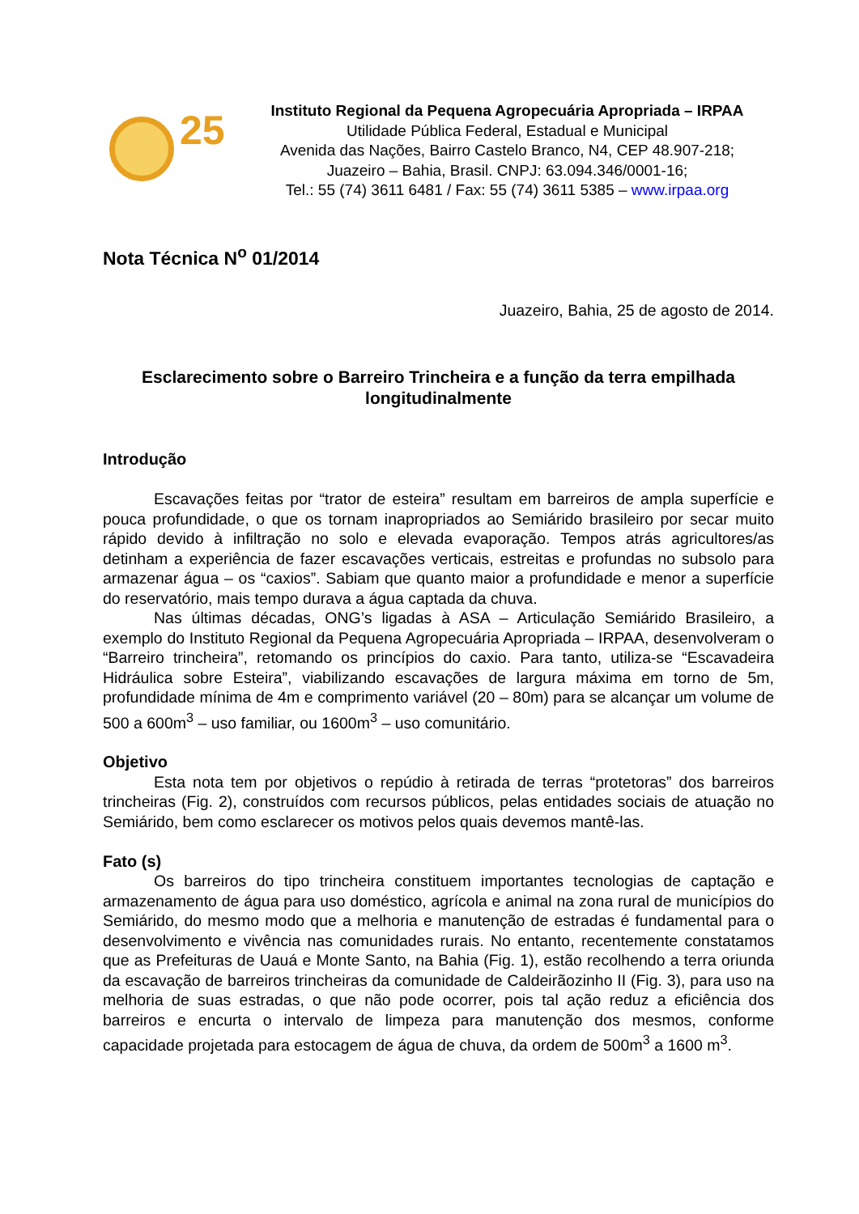25
Instituto Regional da Pequena Agropecuária Apropriada – IRPAA
Utilidade Pública Federal, Estadual e Municipal
Avenida das Nações, Bairro Castelo Branco, N4, CEP 48.907-218;
Juazeiro – Bahia, Brasil. CNPJ: 63.094.346/0001-16;
Tel.: 55 (74) 3611 6481 / Fax: 55 (74) 3611 5385 – www.irpaa.org
Nota Técnica N<sup>o</sup> 01/2014
Juazeiro, Bahia, 25 de agosto de 2014.
Esclarecimento sobre o Barreiro Trincheira e a função da terra empilhada longitudinalmente
Introdução
Escavações feitas por “trator de esteira” resultam em barreiros de ampla superfície e pouca profundidade, o que os tornam inapropriados ao Semiárido brasileiro por secar muito rápido devido à infiltração no solo e elevada evaporação. Tempos atrás agricultores/as detinham a experiência de fazer escavações verticais, estreitas e profundas no subsolo para armazenar água – os “caxios”. Sabiam que quanto maior a profundidade e menor a superfície do reservatório, mais tempo durava a água captada da chuva.
Nas últimas décadas, ONG’s ligadas à ASA – Articulação Semiárido Brasileiro, a exemplo do Instituto Regional da Pequena Agropecuária Apropriada – IRPAA, desenvolveram o “Barreiro trincheira”, retomando os princípios do caxio. Para tanto, utiliza-se “Escavadeira Hidráulica sobre Esteira”, viabilizando escavações de largura máxima em torno de 5m, profundidade mínima de 4m e comprimento variável (20 – 80m) para se alcançar um volume de 500 a 600m<sup>3</sup> – uso familiar, ou 1600m<sup>3</sup> – uso comunitário.
Objetivo
Esta nota tem por objetivos o repúdio à retirada de terras “protetoras” dos barreiros trincheiras (Fig. 2), construídos com recursos públicos, pelas entidades sociais de atuação no Semiárido, bem como esclarecer os motivos pelos quais devemos mantê-las.
Fato (s)
Os barreiros do tipo trincheira constituem importantes tecnologias de captação e armazenamento de água para uso doméstico, agrícola e animal na zona rural de municípios do Semiárido, do mesmo modo que a melhoria e manutenção de estradas é fundamental para o desenvolvimento e vivência nas comunidades rurais. No entanto, recentemente constatamos que as Prefeituras de Uauá e Monte Santo, na Bahia (Fig. 1), estão recolhendo a terra oriunda da escavação de barreiros trincheiras da comunidade de Caldeirãozinho II (Fig. 3), para uso na melhoria de suas estradas, o que não pode ocorrer, pois tal ação reduz a eficiência dos barreiros e encurta o intervalo de limpeza para manutenção dos mesmos, conforme capacidade projetada para estocagem de água de chuva, da ordem de 500m<sup>3</sup> a 1600 m<sup>3</sup>.